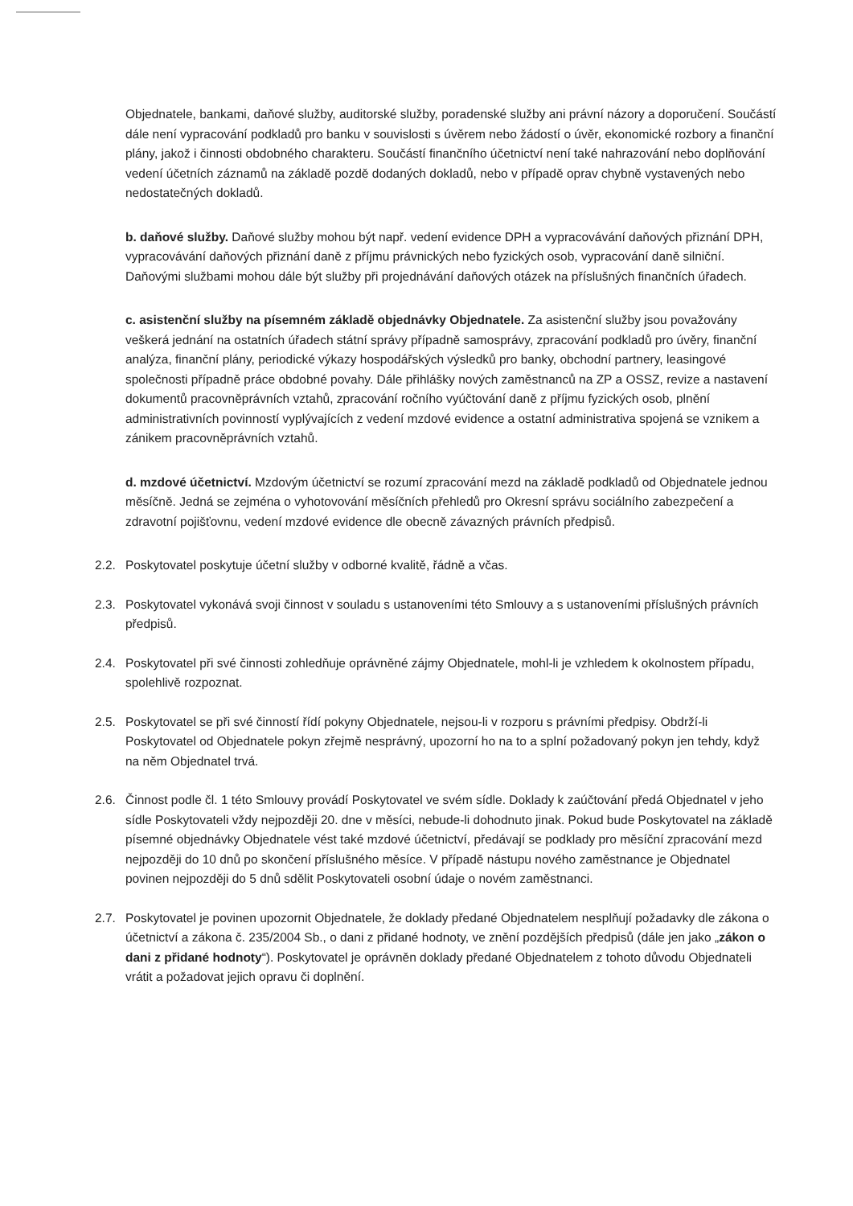Objednatele, bankami, daňové služby, auditorské služby, poradenské služby ani právní názory a doporučení. Součástí dále není vypracování podkladů pro banku v souvislosti s úvěrem nebo žádostí o úvěr, ekonomické rozbory a finanční plány, jakož i činnosti obdobného charakteru. Součástí finančního účetnictví není také nahrazování nebo doplňování vedení účetních záznamů na základě pozdě dodaných dokladů, nebo v případě oprav chybně vystavených nebo nedostatečných dokladů.
b. daňové služby. Daňové služby mohou být např. vedení evidence DPH a vypracovávání daňových přiznání DPH, vypracovávání daňových přiznání daně z příjmu právnických nebo fyzických osob, vypracování daně silniční. Daňovými službami mohou dále být služby při projednávání daňových otázek na příslušných finančních úřadech.
c. asistenční služby na písemném základě objednávky Objednatele. Za asistenční služby jsou považovány veškerá jednání na ostatních úřadech státní správy případně samosprávy, zpracování podkladů pro úvěry, finanční analýza, finanční plány, periodické výkazy hospodářských výsledků pro banky, obchodní partnery, leasingové společnosti případně práce obdobné povahy. Dále přihlášky nových zaměstnanců na ZP a OSSZ, revize a nastavení dokumentů pracovněprávních vztahů, zpracování ročního vyúčtování daně z příjmu fyzických osob, plnění administrativních povinností vyplývajících z vedení mzdové evidence a ostatní administrativa spojená se vznikem a zánikem pracovněprávních vztahů.
d. mzdové účetnictví. Mzdovým účetnictví se rozumí zpracování mezd na základě podkladů od Objednatele jednou měsíčně. Jedná se zejména o vyhotovování měsíčních přehledů pro Okresní správu sociálního zabezpečení a zdravotní pojišťovnu, vedení mzdové evidence dle obecně závazných právních předpisů.
2.2. Poskytovatel poskytuje účetní služby v odborné kvalitě, řádně a včas.
2.3. Poskytovatel vykonává svoji činnost v souladu s ustanoveními této Smlouvy a s ustanoveními příslušných právních předpisů.
2.4. Poskytovatel při své činnosti zohledňuje oprávněné zájmy Objednatele, mohl-li je vzhledem k okolnostem případu, spolehlivě rozpoznat.
2.5. Poskytovatel se při své činností řídí pokyny Objednatele, nejsou-li v rozporu s právními předpisy. Obdrží-li Poskytovatel od Objednatele pokyn zřejmě nesprávný, upozorní ho na to a splní požadovaný pokyn jen tehdy, když na něm Objednatel trvá.
2.6. Činnost podle čl. 1 této Smlouvy provádí Poskytovatel ve svém sídle. Doklady k zaúčtování předá Objednatel v jeho sídle Poskytovateli vždy nejpozději 20. dne v měsíci, nebude-li dohodnuto jinak. Pokud bude Poskytovatel na základě písemné objednávky Objednatele vést také mzdové účetnictví, předávají se podklady pro měsíční zpracování mezd nejpozději do 10 dnů po skončení příslušného měsíce. V případě nástupu nového zaměstnance je Objednatel povinen nejpozději do 5 dnů sdělit Poskytovateli osobní údaje o novém zaměstnanci.
2.7. Poskytovatel je povinen upozornit Objednatele, že doklady předané Objednatelem nesplňují požadavky dle zákona o účetnictví a zákona č. 235/2004 Sb., o dani z přidané hodnoty, ve znění pozdějších předpisů (dále jen jako „zákon o dani z přidané hodnoty“). Poskytovatel je oprávněn doklady předané Objednatelem z tohoto důvodu Objednateli vrátit a požadovat jejich opravu či doplnění.